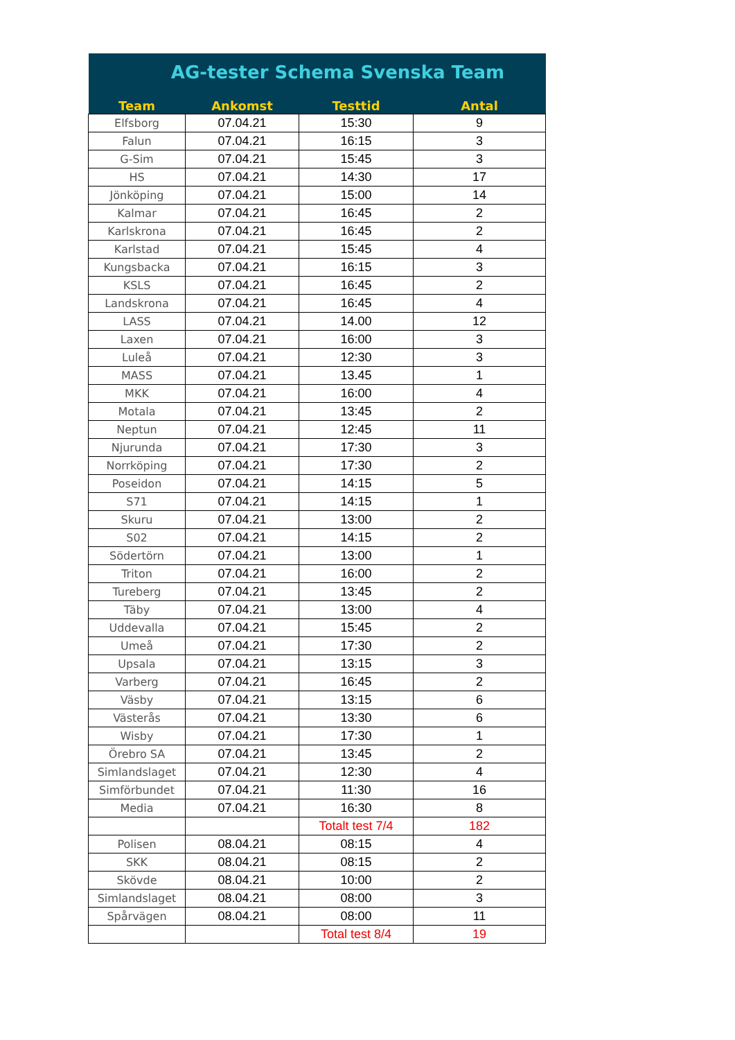| AG-tester Schema Svenska Team | | | |
| Team | Ankomst | Testtid | Antal |
| Elfsborg | 07.04.21 | 15:30 | 9 |
| Falun | 07.04.21 | 16:15 | 3 |
| G-Sim | 07.04.21 | 15:45 | 3 |
| HS | 07.04.21 | 14:30 | 17 |
| Jönköping | 07.04.21 | 15:00 | 14 |
| Kalmar | 07.04.21 | 16:45 | 2 |
| Karlskrona | 07.04.21 | 16:45 | 2 |
| Karlstad | 07.04.21 | 15:45 | 4 |
| Kungsbacka | 07.04.21 | 16:15 | 3 |
| KSLS | 07.04.21 | 16:45 | 2 |
| Landskrona | 07.04.21 | 16:45 | 4 |
| LASS | 07.04.21 | 14.00 | 12 |
| Laxen | 07.04.21 | 16:00 | 3 |
| Luleå | 07.04.21 | 12:30 | 3 |
| MASS | 07.04.21 | 13.45 | 1 |
| MKK | 07.04.21 | 16:00 | 4 |
| Motala | 07.04.21 | 13:45 | 2 |
| Neptun | 07.04.21 | 12:45 | 11 |
| Njurunda | 07.04.21 | 17:30 | 3 |
| Norrköping | 07.04.21 | 17:30 | 2 |
| Poseidon | 07.04.21 | 14:15 | 5 |
| S71 | 07.04.21 | 14:15 | 1 |
| Skuru | 07.04.21 | 13:00 | 2 |
| S02 | 07.04.21 | 14:15 | 2 |
| Södertörn | 07.04.21 | 13:00 | 1 |
| Triton | 07.04.21 | 16:00 | 2 |
| Tureberg | 07.04.21 | 13:45 | 2 |
| Täby | 07.04.21 | 13:00 | 4 |
| Uddevalla | 07.04.21 | 15:45 | 2 |
| Umeå | 07.04.21 | 17:30 | 2 |
| Upsala | 07.04.21 | 13:15 | 3 |
| Varberg | 07.04.21 | 16:45 | 2 |
| Väsby | 07.04.21 | 13:15 | 6 |
| Västerås | 07.04.21 | 13:30 | 6 |
| Wisby | 07.04.21 | 17:30 | 1 |
| Örebro SA | 07.04.21 | 13:45 | 2 |
| Simlandslaget | 07.04.21 | 12:30 | 4 |
| Simförbundet | 07.04.21 | 11:30 | 16 |
| Media | 07.04.21 | 16:30 | 8 |
| | | Totalt test 7/4 | 182 |
| Polisen | 08.04.21 | 08:15 | 4 |
| SKK | 08.04.21 | 08:15 | 2 |
| Skövde | 08.04.21 | 10:00 | 2 |
| Simlandslaget | 08.04.21 | 08:00 | 3 |
| Spårvägen | 08.04.21 | 08:00 | 11 |
| | | Total test 8/4 | 19 |